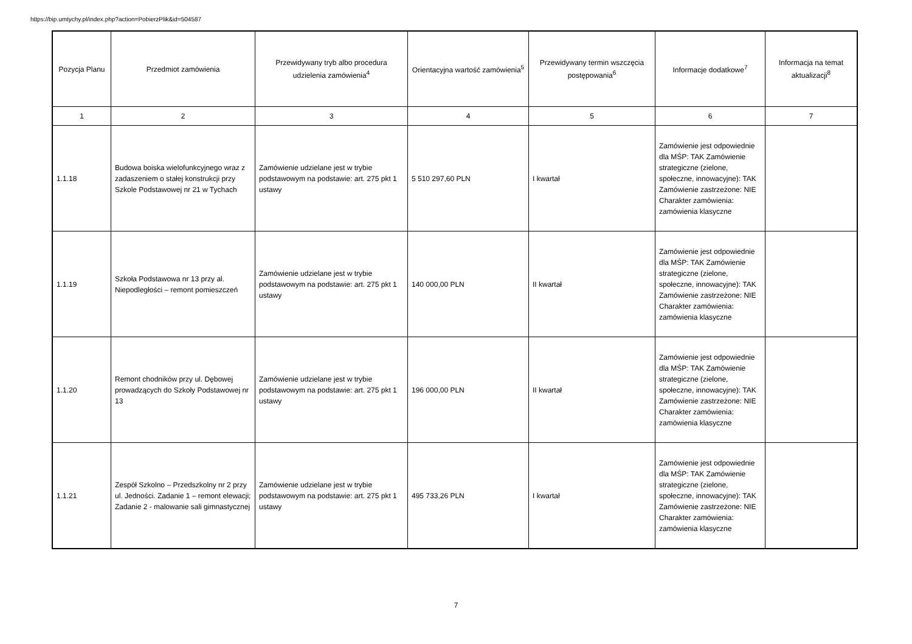https://bip.umtychy.pl/index.php?action=PobierzPlik&id=504587
| Pozycja Planu | Przedmiot zamówienia | Przewidywany tryb albo procedura udzielenia zamówienia<sup>4</sup> | Orientacyjna wartość zamówienia<sup>5</sup> | Przewidywany termin wszczęcia postępowania<sup>6</sup> | Informacje dodatkowe<sup>7</sup> | Informacja na temat aktualizacji<sup>8</sup> |
| --- | --- | --- | --- | --- | --- | --- |
| 1 | 2 | 3 | 4 | 5 | 6 | 7 |
| 1.1.18 | Budowa boiska wielofunkcyjnego wraz z zadaszeniem o stałej konstrukcji przy Szkole Podstawowej nr 21 w Tychach | Zamówienie udzielane jest w trybie podstawowym na podstawie: art. 275 pkt 1 ustawy | 5 510 297,60 PLN | I kwartał | Zamówienie jest odpowiednie dla MŚP: TAK Zamówienie strategiczne (zielone, społeczne, innowacyjne): TAK Zamówienie zastrzeżone: NIE Charakter zamówienia: zamówienia klasyczne | |
| 1.1.19 | Szkoła Podstawowa nr 13 przy al. Niepodległości – remont pomieszczeń | Zamówienie udzielane jest w trybie podstawowym na podstawie: art. 275 pkt 1 ustawy | 140 000,00 PLN | II kwartał | Zamówienie jest odpowiednie dla MŚP: TAK Zamówienie strategiczne (zielone, społeczne, innowacyjne): TAK Zamówienie zastrzeżone: NIE Charakter zamówienia: zamówienia klasyczne | |
| 1.1.20 | Remont chodników przy ul. Dębowej prowadzących do Szkoły Podstawowej nr 13 | Zamówienie udzielane jest w trybie podstawowym na podstawie: art. 275 pkt 1 ustawy | 196 000,00 PLN | II kwartał | Zamówienie jest odpowiednie dla MŚP: TAK Zamówienie strategiczne (zielone, społeczne, innowacyjne): TAK Zamówienie zastrzeżone: NIE Charakter zamówienia: zamówienia klasyczne | |
| 1.1.21 | Zespół Szkolno – Przedszkolny nr 2 przy ul. Jedności. Zadanie 1 – remont elewacji; Zadanie 2 - malowanie sali gimnastycznej | Zamówienie udzielane jest w trybie podstawowym na podstawie: art. 275 pkt 1 ustawy | 495 733,26 PLN | I kwartał | Zamówienie jest odpowiednie dla MŚP: TAK Zamówienie strategiczne (zielone, społeczne, innowacyjne): TAK Zamówienie zastrzeżone: NIE Charakter zamówienia: zamówienia klasyczne | |
7